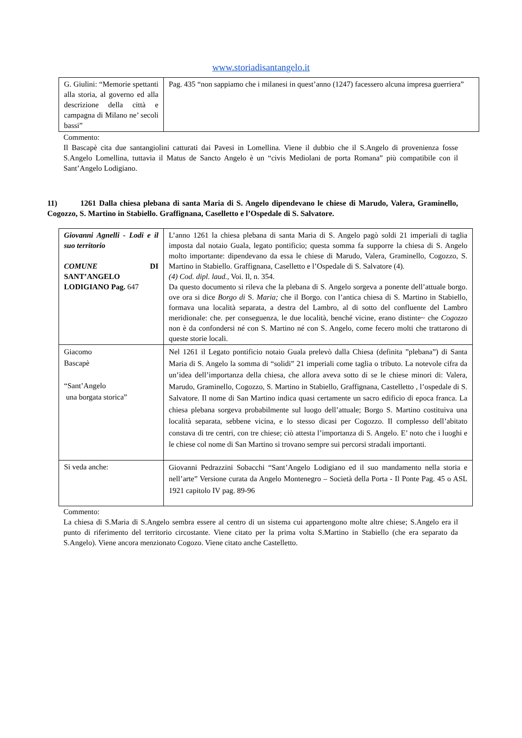www.storiadisantangelo.it
| G. Giulini: “Memorie spettanti alla storia, al governo ed alla descrizione della città e campagna di Milano ne’ secoli bassi” | Pag. 435 “non sappiamo che i milanesi in quest’anno (1247) facessero alcuna impresa guerriera” |
Commento:
Il Bascapè cita due santangiolini catturati dai Pavesi in Lomellina. Viene il dubbio che il S.Angelo di provenienza fosse S.Angelo Lomellina, tuttavia il Matus de Sancto Angelo è un “civis Mediolani de porta Romana” più compatibile con il Sant’Angelo Lodigiano.
11) 1261 Dalla chiesa plebana di santa Maria di S. Angelo dipendevano le chiese di Marudo, Valera, Graminello, Cogozzo, S. Martino in Stabiello. Graffignana, Caselletto e l’Ospedale di S. Salvatore.
| Giovanni Agnelli - Lodi e il suo territorio COMUNE DI SANT’ANGELO LODIGIANO Pag. 647 | L’anno 1261 la chiesa plebana di santa Maria di S. Angelo pagò soldi 21 imperiali di taglia imposta dal notaio Guala, legato pontificio; questa somma fa supporre la chiesa di S. Angelo molto importante: dipendevano da essa le chiese di Marudo, Valera, Graminello, Cogozzo, S. Martino in Stabiello. Graffignana, Caselletto e l’Ospedale di S. Salvatore (4). (4) Cod. dipl. laud., Voi. Il, n. 354. Da questo documento si rileva che la plebana di S. Angelo sorgeva a ponente dell’attuale borgo. ove ora si dice Borgo di S. Maria; che il Borgo. con l’antica chiesa di S. Martino in Stabiello, formava una località separata, a destra del Lambro, al di sotto del confluente del Lambro meridionale: che. per conseguenza, le due località, benché vicine, erano distinte~ che Cogozzo non è da confondersi né con S. Martino né con S. Angelo, come fecero molti che trattarono di queste storie locali. |
| Giacomo Bascapè “Sant’Angelo una borgata storica” | Nel 1261 il Legato pontificio notaio Guala prelevò dalla Chiesa (definita ”plebana”) di Santa Maria di S. Angelo la somma di “solidi” 21 imperiali come taglia o tributo. La notevole cifra da un’idea dell’importanza della chiesa, che allora aveva sotto di se le chiese minori di: Valera, Marudo, Graminello, Cogozzo, S. Martino in Stabiello, Graffignana, Castelletto , l’ospedale di S. Salvatore. Il nome di San Martino indica quasi certamente un sacro edificio di epoca franca. La chiesa plebana sorgeva probabilmente sul luogo dell’attuale; Borgo S. Martino costituiva una località separata, sebbene vicina, e lo stesso dicasi per Cogozzo. Il complesso dell’abitato constava di tre centri, con tre chiese; ciò attesta l’importanza di S. Angelo. E’ noto che i luoghi e le chiese col nome di San Martino si trovano sempre sui percorsi stradali importanti. |
| Si veda anche: | Giovanni Pedrazzini Sobacchi “Sant’Angelo Lodigiano ed il suo mandamento nella storia e nell’arte” Versione curata da Angelo Montenegro – Società della Porta - Il Ponte Pag. 45 o ASL 1921 capitolo IV pag. 89-96 |
Commento:
La chiesa di S.Maria di S.Angelo sembra essere al centro di un sistema cui appartengono molte altre chiese; S.Angelo era il punto di riferimento del territorio circostante. Viene citato per la prima volta S.Martino in Stabiello (che era separato da S.Angelo). Viene ancora menzionato Cogozo. Viene citato anche Castelletto.